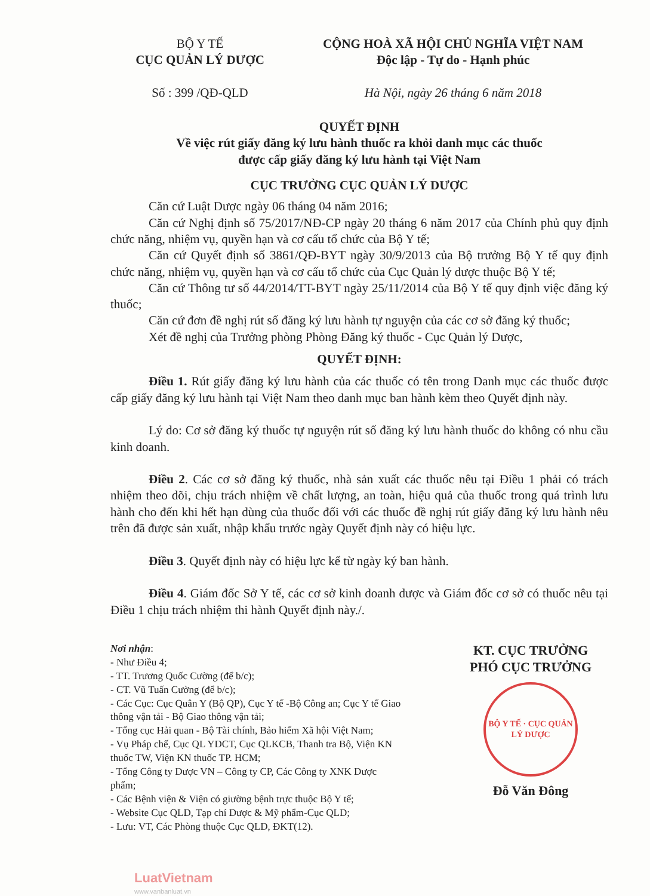BỘ Y TẾ
CỤC QUẢN LÝ DƯỢC
Số : 399 /QĐ-QLD
CỘNG HOÀ XÃ HỘI CHỦ NGHĨA VIỆT NAM
Độc lập - Tự do - Hạnh phúc
Hà Nội, ngày 26 tháng 6 năm 2018
QUYẾT ĐỊNH
Về việc rút giấy đăng ký lưu hành thuốc ra khỏi danh mục các thuốc
được cấp giấy đăng ký lưu hành tại Việt Nam
CỤC TRƯỞNG CỤC QUẢN LÝ DƯỢC
Căn cứ Luật Dược ngày 06 tháng 04 năm 2016;
Căn cứ Nghị định số 75/2017/NĐ-CP ngày 20 tháng 6 năm 2017 của Chính phủ quy định chức năng, nhiệm vụ, quyền hạn và cơ cấu tổ chức của Bộ Y tế;
Căn cứ Quyết định số 3861/QĐ-BYT ngày 30/9/2013 của Bộ trưởng Bộ Y tế quy định chức năng, nhiệm vụ, quyền hạn và cơ cấu tổ chức của Cục Quản lý dược thuộc Bộ Y tế;
Căn cứ Thông tư số 44/2014/TT-BYT ngày 25/11/2014 của Bộ Y tế quy định việc đăng ký thuốc;
Căn cứ đơn đề nghị rút số đăng ký lưu hành tự nguyện của các cơ sở đăng ký thuốc;
Xét đề nghị của Trưởng phòng Phòng Đăng ký thuốc - Cục Quản lý Dược,
QUYẾT ĐỊNH:
Điều 1. Rút giấy đăng ký lưu hành của các thuốc có tên trong Danh mục các thuốc được cấp giấy đăng ký lưu hành tại Việt Nam theo danh mục ban hành kèm theo Quyết định này.
Lý do: Cơ sở đăng ký thuốc tự nguyện rút số đăng ký lưu hành thuốc do không có nhu cầu kinh doanh.
Điều 2. Các cơ sở đăng ký thuốc, nhà sản xuất các thuốc nêu tại Điều 1 phải có trách nhiệm theo dõi, chịu trách nhiệm về chất lượng, an toàn, hiệu quả của thuốc trong quá trình lưu hành cho đến khi hết hạn dùng của thuốc đối với các thuốc đề nghị rút giấy đăng ký lưu hành nêu trên đã được sản xuất, nhập khẩu trước ngày Quyết định này có hiệu lực.
Điều 3. Quyết định này có hiệu lực kể từ ngày ký ban hành.
Điều 4. Giám đốc Sở Y tế, các cơ sở kinh doanh dược và Giám đốc cơ sở có thuốc nêu tại Điều 1 chịu trách nhiệm thi hành Quyết định này./.
Nơi nhận:
- Như Điều 4;
- TT. Trương Quốc Cường (để b/c);
- CT. Vũ Tuấn Cường (để b/c);
- Các Cục: Cục Quân Y (Bộ QP), Cục Y tế -Bộ Công an; Cục Y tế Giao thông vận tải - Bộ Giao thông vận tải;
- Tổng cục Hải quan - Bộ Tài chính, Bảo hiểm Xã hội Việt Nam;
- Vụ Pháp chế, Cục QL YDCT, Cục QLKCB, Thanh tra Bộ, Viện KN thuốc TW, Viện KN thuốc TP. HCM;
- Tổng Công ty Dược VN – Công ty CP, Các Công ty XNK Dược phẩm;
- Các Bệnh viện & Viện có giường bệnh trực thuộc Bộ Y tế;
- Website Cục QLD, Tạp chí Dược & Mỹ phẩm-Cục QLD;
- Lưu: VT, Các Phòng thuộc Cục QLD, ĐKT(12).
KT. CỤC TRƯỞNG
PHÓ CỤC TRƯỞNG
BỘ Y TẾ · CỤC QUẢN LÝ DƯỢC
Đỗ Văn Đông
LuatVietnam
www.vanbanluat.vn